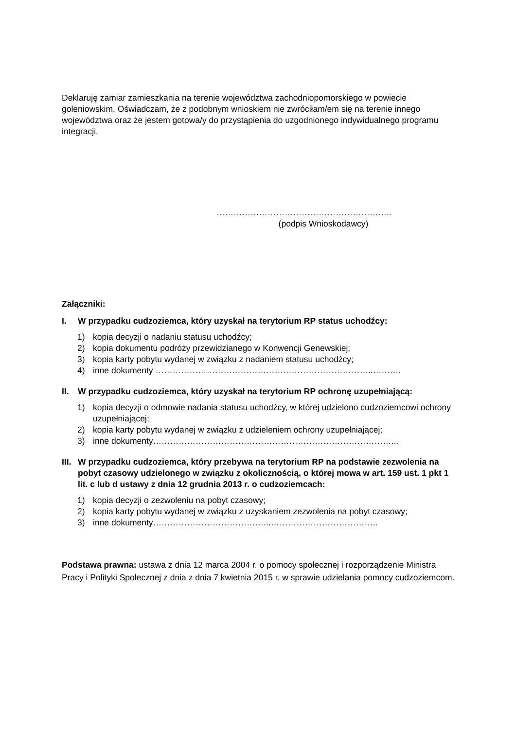Deklaruję zamiar zamieszkania na terenie województwa zachodniopomorskiego w powiecie goleniowskim. Oświadczam, że z podobnym wnioskiem nie zwróciłam/em się na terenie innego województwa oraz że jestem gotowa/y do przystąpienia do uzgodnionego indywidualnego programu integracji.
……………………………………………………..
(podpis Wnioskodawcy)
Załączniki:
I. W przypadku cudzoziemca, który uzyskał na terytorium RP status uchodźcy:
1) kopia decyzji o nadaniu statusu uchodźcy;
2) kopia dokumentu podróży przewidzianego w Konwencji Genewskiej;
3) kopia karty pobytu wydanej w związku z nadaniem statusu uchodźcy;
4) inne dokumenty …………………………………………………………………..……….
II. W przypadku cudzoziemca, który uzyskał na terytorium RP ochronę uzupełniającą:
1) kopia decyzji o odmowie nadania statusu uchodźcy, w której udzielono cudzoziemcowi ochrony uzupełniającej;
2) kopia karty pobytu wydanej w związku z udzieleniem ochrony uzupełniającej;
3) inne dokumenty…………………………………………………………………………...
III. W przypadku cudzoziemca, który przebywa na terytorium RP na podstawie zezwolenia na pobyt czasowy udzielonego w związku z okolicznością, o której mowa w art. 159 ust. 1 pkt 1 lit. c lub d ustawy z dnia 12 grudnia 2013 r. o cudzoziemcach:
1) kopia decyzji o zezwoleniu na pobyt czasowy;
2) kopia karty pobytu wydanej w związku z uzyskaniem zezwolenia na pobyt czasowy;
3) inne dokumenty…………………………………...………………………………..
Podstawa prawna: ustawa z dnia 12 marca 2004 r. o pomocy społecznej i rozporządzenie Ministra Pracy i Polityki Społecznej z dnia z dnia 7 kwietnia 2015 r. w sprawie udzielania pomocy cudzoziemcom.